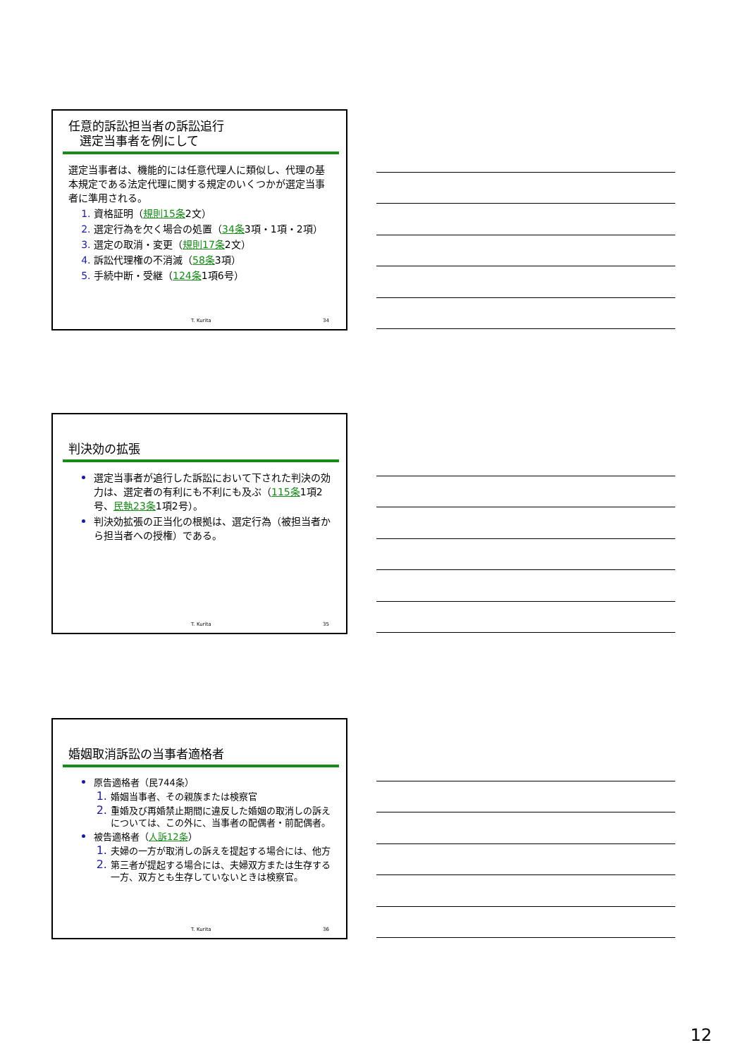任意的訴訟担当者の訴訟追行
選定当事者を例にして
選定当事者は、機能的には任意代理人に類似し、代理の基本規定である法定代理に関する規定のいくつかが選定当事者に準用される。
資格証明（規則15条2文）
選定行為を欠く場合の処置（34条3項・1項・2項）
選定の取消・変更（規則17条2文）
訴訟代理権の不消滅（58条3項）
手続中断・受継（124条1項6号）
T. Kurita 34
判決効の拡張
選定当事者が追行した訴訟において下された判決の効力は、選定者の有利にも不利にも及ぶ（115条1項2号、民執23条1項2号）。
判決効拡張の正当化の根拠は、選定行為（被担当者から担当者への授権）である。
T. Kurita 35
婚姻取消訴訟の当事者適格者
原告適格者（民744条）
婚姻当事者、その親族または検察官
重婚及び再婚禁止期間に違反した婚姻の取消しの訴えについては、この外に、当事者の配偶者・前配偶者。
被告適格者（人訴12条）
夫婦の一方が取消しの訴えを提起する場合には、他方
第三者が提起する場合には、夫婦双方または生存する一方、双方とも生存していないときは検察官。
T. Kurita 36
12